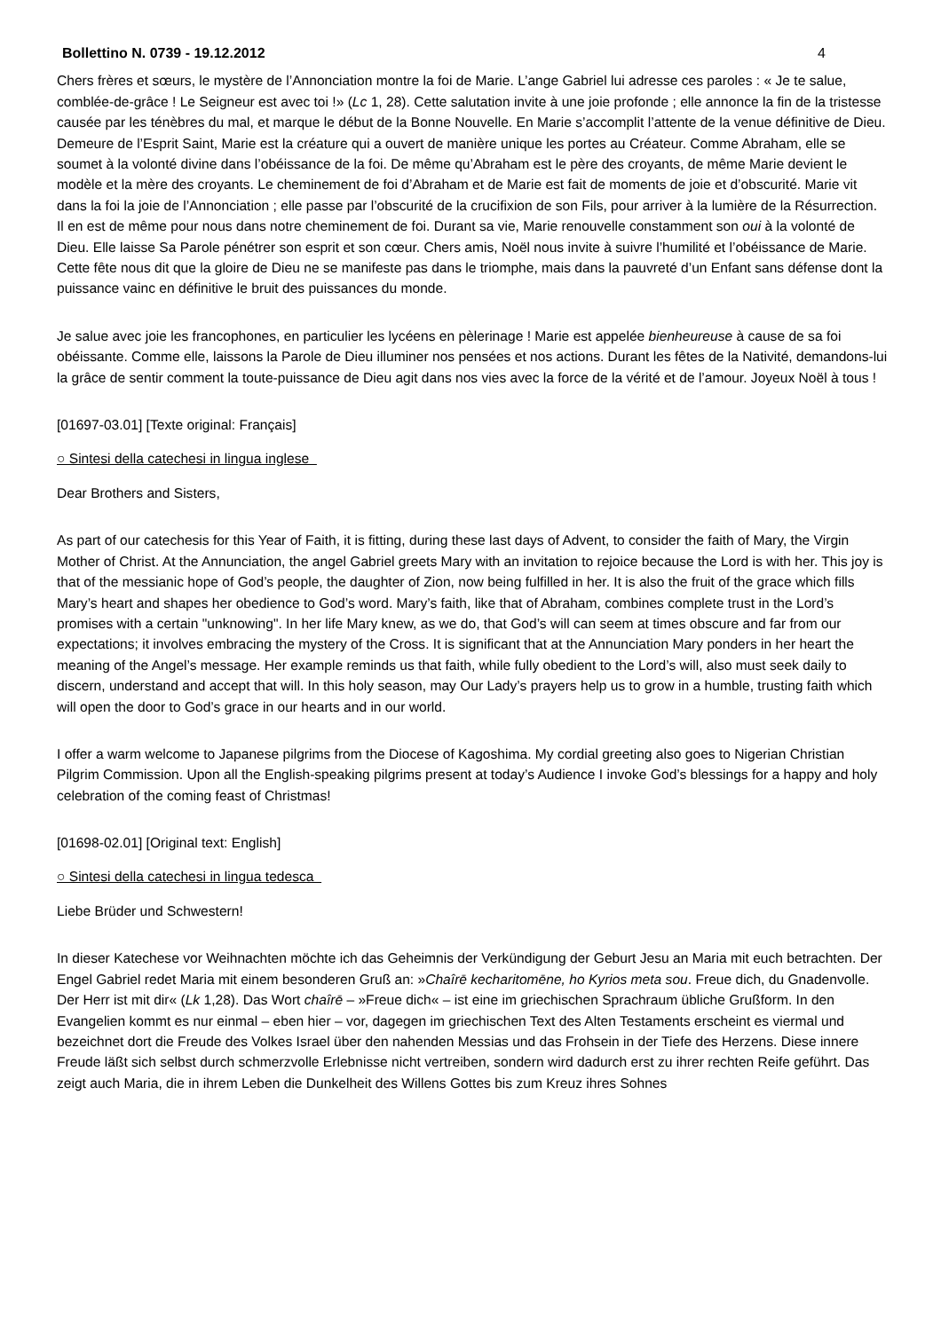Bollettino N. 0739 - 19.12.2012 4
Chers frères et sœurs, le mystère de l’Annonciation montre la foi de Marie. L’ange Gabriel lui adresse ces paroles : « Je te salue, comblée-de-grâce ! Le Seigneur est avec toi !» (Lc 1, 28). Cette salutation invite à une joie profonde ; elle annonce la fin de la tristesse causée par les ténèbres du mal, et marque le début de la Bonne Nouvelle. En Marie s’accomplit l’attente de la venue définitive de Dieu. Demeure de l’Esprit Saint, Marie est la créature qui a ouvert de manière unique les portes au Créateur. Comme Abraham, elle se soumet à la volonté divine dans l’obéissance de la foi. De même qu’Abraham est le père des croyants, de même Marie devient le modèle et la mère des croyants. Le cheminement de foi d’Abraham et de Marie est fait de moments de joie et d’obscurité. Marie vit dans la foi la joie de l’Annonciation ; elle passe par l’obscurité de la crucifixion de son Fils, pour arriver à la lumière de la Résurrection. Il en est de même pour nous dans notre cheminement de foi. Durant sa vie, Marie renouvelle constamment son oui à la volonté de Dieu. Elle laisse Sa Parole pénétrer son esprit et son cœur. Chers amis, Noël nous invite à suivre l’humilité et l’obéissance de Marie. Cette fête nous dit que la gloire de Dieu ne se manifeste pas dans le triomphe, mais dans la pauvreté d’un Enfant sans défense dont la puissance vainc en définitive le bruit des puissances du monde.
Je salue avec joie les francophones, en particulier les lycéens en pèlerinage ! Marie est appelée bienheureuse à cause de sa foi obéissante. Comme elle, laissons la Parole de Dieu illuminer nos pensées et nos actions. Durant les fêtes de la Nativité, demandons-lui la grâce de sentir comment la toute-puissance de Dieu agit dans nos vies avec la force de la vérité et de l’amour. Joyeux Noël à tous !
[01697-03.01] [Texte original: Français]
○ Sintesi della catechesi in lingua inglese
Dear Brothers and Sisters,
As part of our catechesis for this Year of Faith, it is fitting, during these last days of Advent, to consider the faith of Mary, the Virgin Mother of Christ. At the Annunciation, the angel Gabriel greets Mary with an invitation to rejoice because the Lord is with her. This joy is that of the messianic hope of God’s people, the daughter of Zion, now being fulfilled in her. It is also the fruit of the grace which fills Mary’s heart and shapes her obedience to God’s word. Mary’s faith, like that of Abraham, combines complete trust in the Lord’s promises with a certain "unknowing". In her life Mary knew, as we do, that God’s will can seem at times obscure and far from our expectations; it involves embracing the mystery of the Cross. It is significant that at the Annunciation Mary ponders in her heart the meaning of the Angel’s message. Her example reminds us that faith, while fully obedient to the Lord’s will, also must seek daily to discern, understand and accept that will. In this holy season, may Our Lady’s prayers help us to grow in a humble, trusting faith which will open the door to God’s grace in our hearts and in our world.
I offer a warm welcome to Japanese pilgrims from the Diocese of Kagoshima. My cordial greeting also goes to Nigerian Christian Pilgrim Commission. Upon all the English-speaking pilgrims present at today’s Audience I invoke God’s blessings for a happy and holy celebration of the coming feast of Christmas!
[01698-02.01] [Original text: English]
○ Sintesi della catechesi in lingua tedesca
Liebe Brüder und Schwestern!
In dieser Katechese vor Weihnachten möchte ich das Geheimnis der Verkündigung der Geburt Jesu an Maria mit euch betrachten. Der Engel Gabriel redet Maria mit einem besonderen Gruß an: »Chaîrē kecharitomēne, ho Kyrios meta sou. Freue dich, du Gnadenvolle. Der Herr ist mit dir« (Lk 1,28). Das Wort chaîrē – »Freue dich« – ist eine im griechischen Sprachraum übliche Grußform. In den Evangelien kommt es nur einmal – eben hier – vor, dagegen im griechischen Text des Alten Testaments erscheint es viermal und bezeichnet dort die Freude des Volkes Israel über den nahenden Messias und das Frohsein in der Tiefe des Herzens. Diese innere Freude läßt sich selbst durch schmerzvolle Erlebnisse nicht vertreiben, sondern wird dadurch erst zu ihrer rechten Reife geführt. Das zeigt auch Maria, die in ihrem Leben die Dunkelheit des Willens Gottes bis zum Kreuz ihres Sohnes